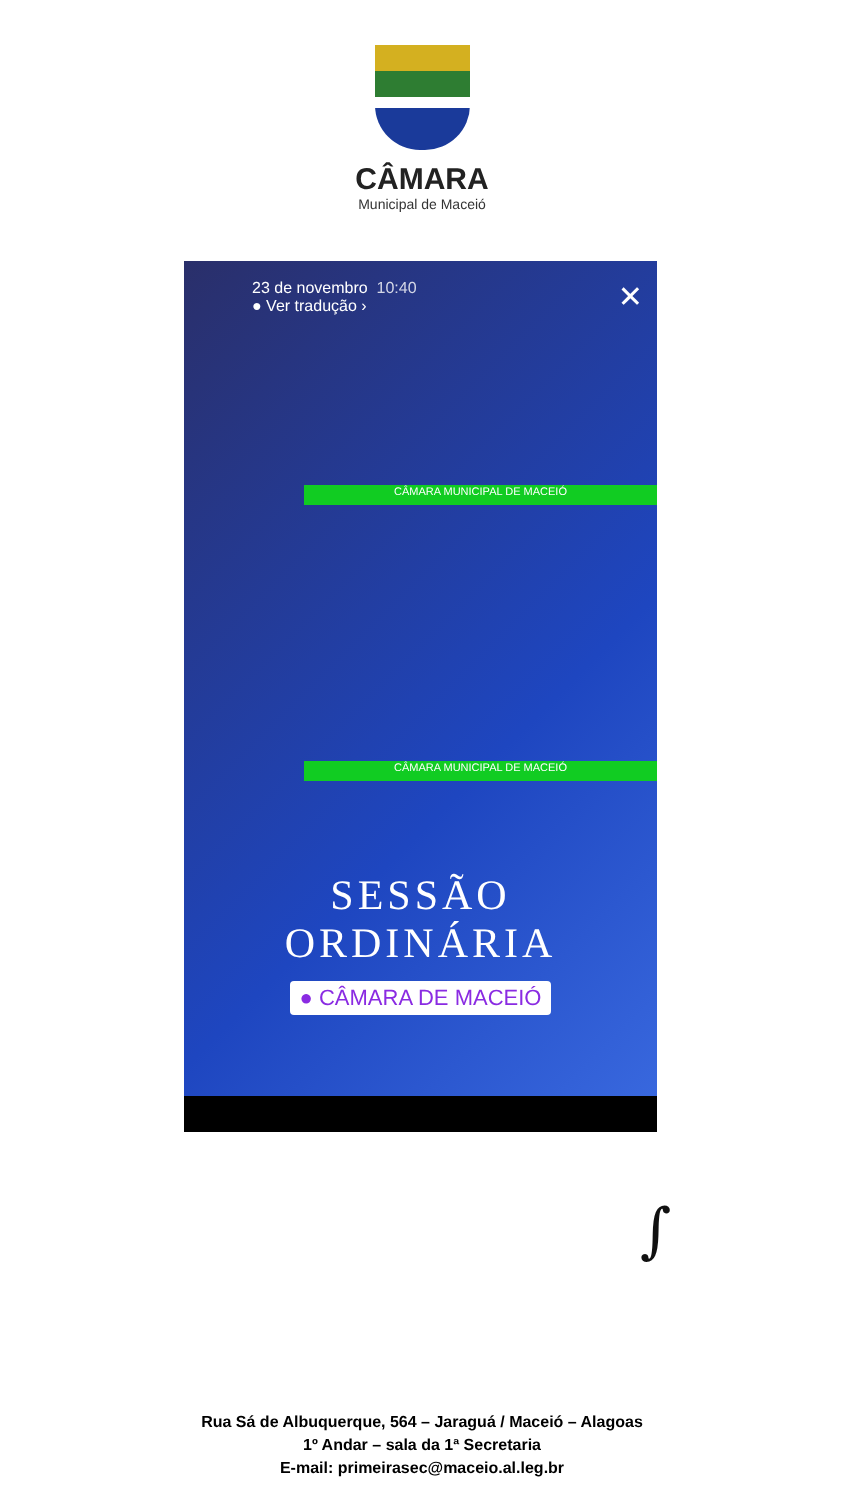CÂMARA
Municipal de Maceió
23 de novembro 10:40
● Ver tradução ›
✕
CÂMARA MUNICIPAL DE MACEIÓ
CÂMARA MUNICIPAL DE MACEIÓ
SESSÃO
ORDINÁRIA
● CÂMARA DE MACEIÓ
∫
Rua Sá de Albuquerque, 564 – Jaraguá / Maceió – Alagoas
1º Andar – sala da 1ª Secretaria
E-mail: primeirasec@maceio.al.leg.br